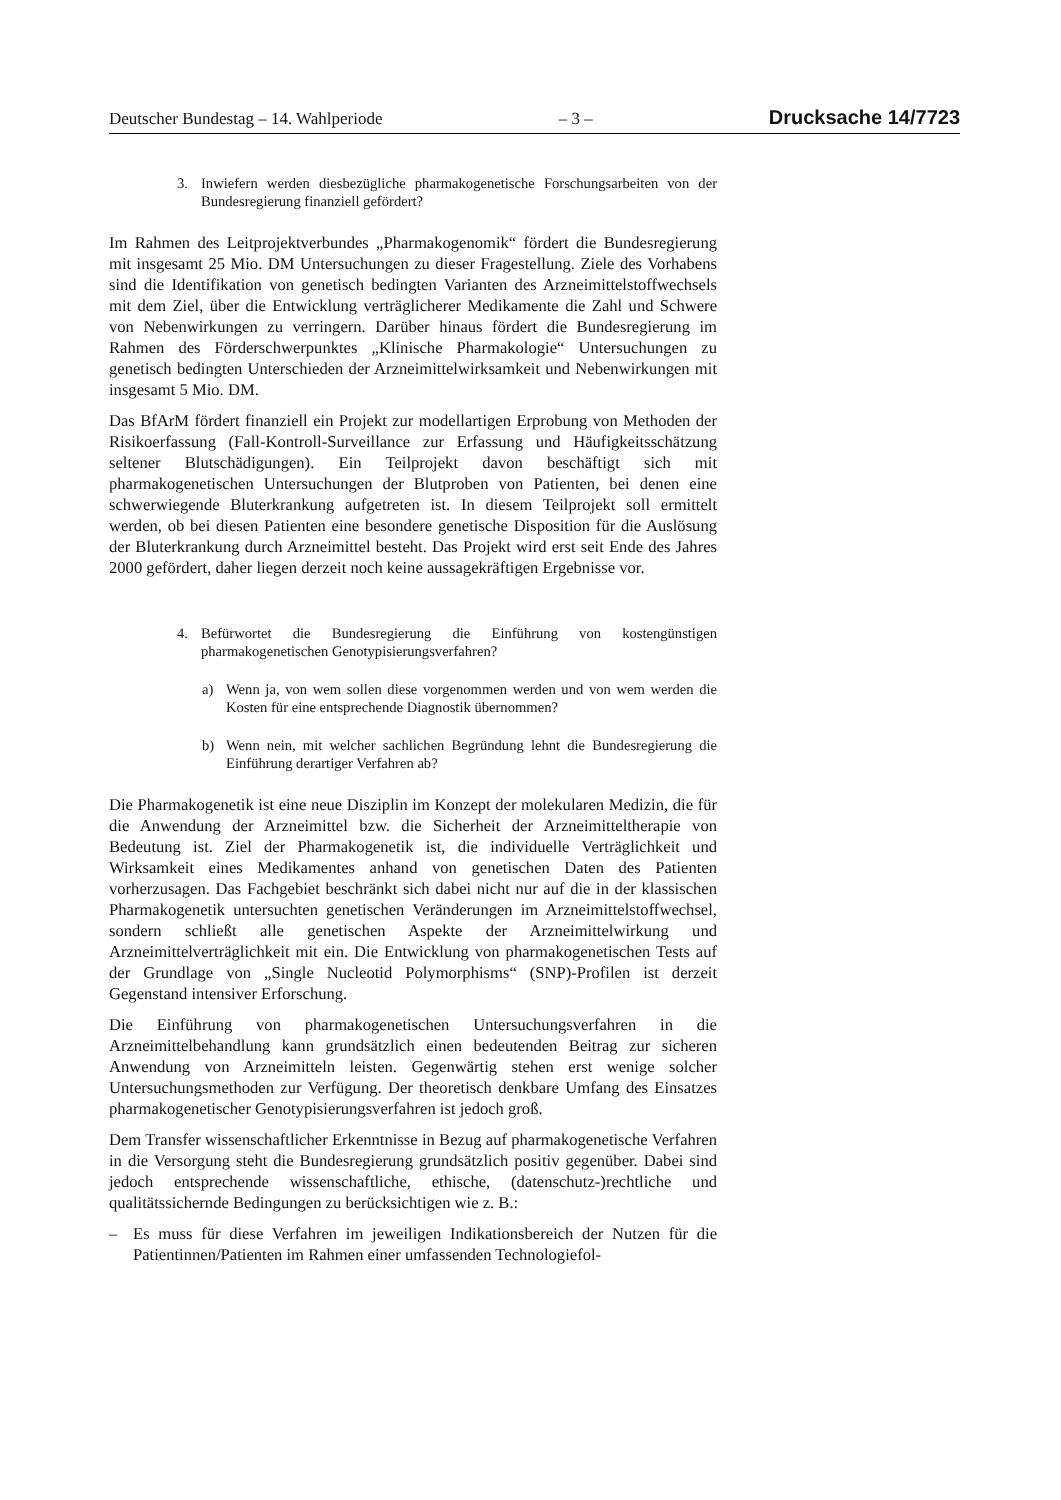Deutscher Bundestag – 14. Wahlperiode – 3 – Drucksache 14/7723
3. Inwiefern werden diesbezügliche pharmakogenetische Forschungsarbeiten von der Bundesregierung finanziell gefördert?
Im Rahmen des Leitprojektverbundes „Pharmakogenomik“ fördert die Bundesregierung mit insgesamt 25 Mio. DM Untersuchungen zu dieser Fragestellung. Ziele des Vorhabens sind die Identifikation von genetisch bedingten Varianten des Arzneimittelstoffwechsels mit dem Ziel, über die Entwicklung verträglicherer Medikamente die Zahl und Schwere von Nebenwirkungen zu verringern. Darüber hinaus fördert die Bundesregierung im Rahmen des Förderschwerpunktes „Klinische Pharmakologie“ Untersuchungen zu genetisch bedingten Unterschieden der Arzneimittelwirksamkeit und Nebenwirkungen mit insgesamt 5 Mio. DM.
Das BfArM fördert finanziell ein Projekt zur modellartigen Erprobung von Methoden der Risikoerfassung (Fall-Kontroll-Surveillance zur Erfassung und Häufigkeitsschätzung seltener Blutschädigungen). Ein Teilprojekt davon beschäftigt sich mit pharmakogenetischen Untersuchungen der Blutproben von Patienten, bei denen eine schwerwiegende Bluterkrankung aufgetreten ist. In diesem Teilprojekt soll ermittelt werden, ob bei diesen Patienten eine besondere genetische Disposition für die Auslösung der Bluterkrankung durch Arzneimittel besteht. Das Projekt wird erst seit Ende des Jahres 2000 gefördert, daher liegen derzeit noch keine aussagekräftigen Ergebnisse vor.
4. Befürwortet die Bundesregierung die Einführung von kostengünstigen pharmakogenetischen Genotypisierungsverfahren?
a) Wenn ja, von wem sollen diese vorgenommen werden und von wem werden die Kosten für eine entsprechende Diagnostik übernommen?
b) Wenn nein, mit welcher sachlichen Begründung lehnt die Bundesregierung die Einführung derartiger Verfahren ab?
Die Pharmakogenetik ist eine neue Disziplin im Konzept der molekularen Medizin, die für die Anwendung der Arzneimittel bzw. die Sicherheit der Arzneimitteltherapie von Bedeutung ist. Ziel der Pharmakogenetik ist, die individuelle Verträglichkeit und Wirksamkeit eines Medikamentes anhand von genetischen Daten des Patienten vorherzusagen. Das Fachgebiet beschränkt sich dabei nicht nur auf die in der klassischen Pharmakogenetik untersuchten genetischen Veränderungen im Arzneimittelstoffwechsel, sondern schließt alle genetischen Aspekte der Arzneimittelwirkung und Arzneimittelverträglichkeit mit ein. Die Entwicklung von pharmakogenetischen Tests auf der Grundlage von „Single Nucleotid Polymorphisms“ (SNP)-Profilen ist derzeit Gegenstand intensiver Erforschung.
Die Einführung von pharmakogenetischen Untersuchungsverfahren in die Arzneimittelbehandlung kann grundsätzlich einen bedeutenden Beitrag zur sicheren Anwendung von Arzneimitteln leisten. Gegenwärtig stehen erst wenige solcher Untersuchungsmethoden zur Verfügung. Der theoretisch denkbare Umfang des Einsatzes pharmakogenetischer Genotypisierungsverfahren ist jedoch groß.
Dem Transfer wissenschaftlicher Erkenntnisse in Bezug auf pharmakogenetische Verfahren in die Versorgung steht die Bundesregierung grundsätzlich positiv gegenüber. Dabei sind jedoch entsprechende wissenschaftliche, ethische, (datenschutz-)rechtliche und qualitätssichernde Bedingungen zu berücksichtigen wie z. B.:
– Es muss für diese Verfahren im jeweiligen Indikationsbereich der Nutzen für die Patientinnen/Patienten im Rahmen einer umfassenden Technologiefol-